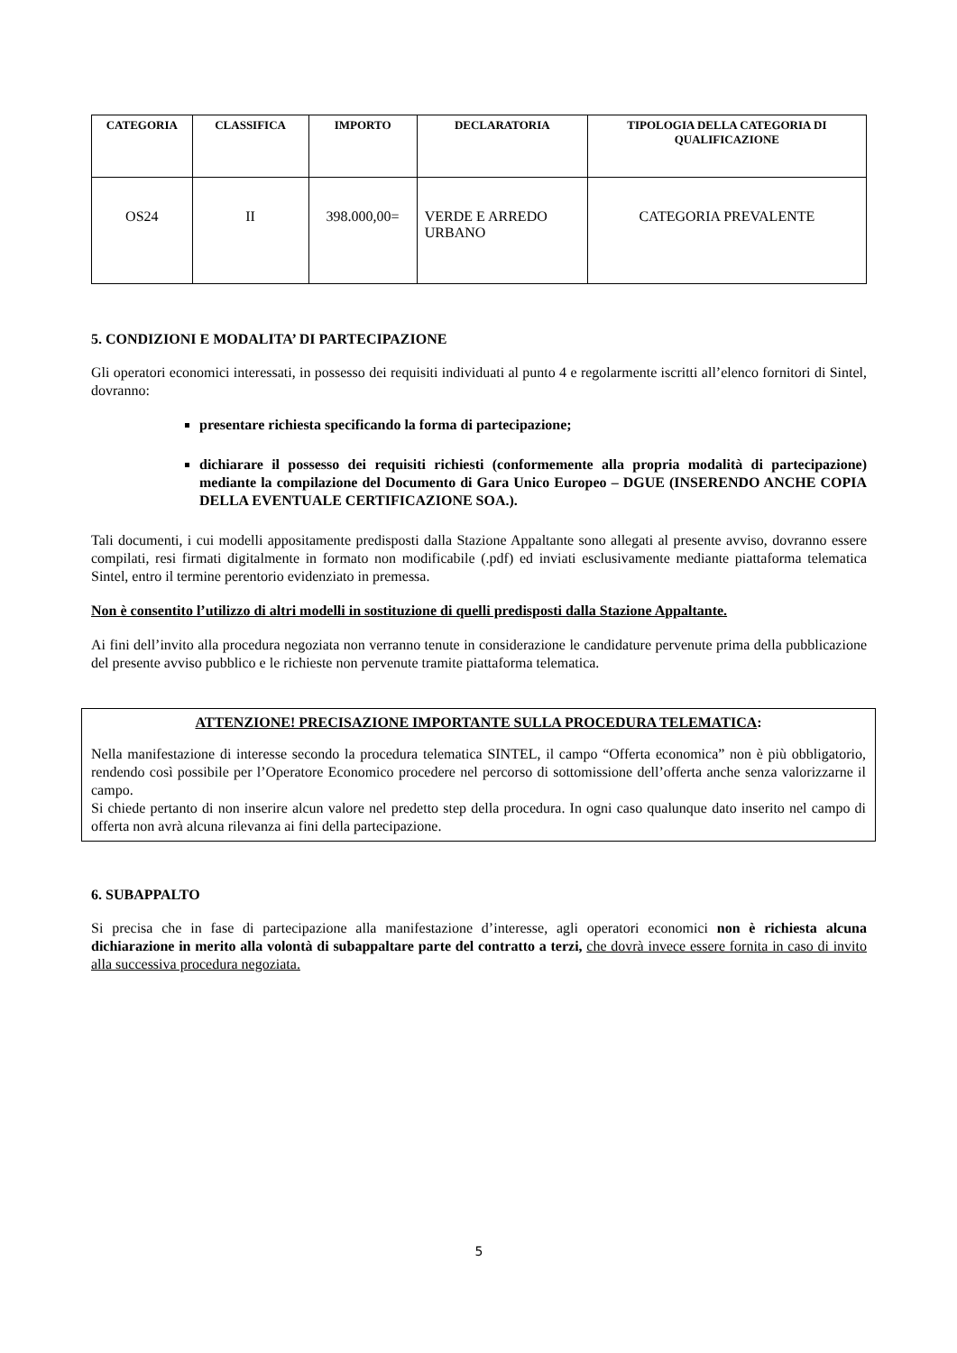| CATEGORIA | CLASSIFICA | IMPORTO | DECLARATORIA | TIPOLOGIA DELLA CATEGORIA DI QUALIFICAZIONE |
| --- | --- | --- | --- | --- |
| OS24 | II | 398.000,00= | VERDE E ARREDO URBANO | CATEGORIA PREVALENTE |
5. CONDIZIONI E MODALITA’ DI PARTECIPAZIONE
Gli operatori economici interessati, in possesso dei requisiti individuati al punto 4 e regolarmente iscritti all’elenco fornitori di Sintel, dovranno:
presentare richiesta specificando la forma di partecipazione;
dichiarare il possesso dei requisiti richiesti (conformemente alla propria modalità di partecipazione) mediante la compilazione del Documento di Gara Unico Europeo – DGUE (INSERENDO ANCHE COPIA DELLA EVENTUALE CERTIFICAZIONE SOA.).
Tali documenti, i cui modelli appositamente predisposti dalla Stazione Appaltante sono allegati al presente avviso, dovranno essere compilati, resi firmati digitalmente in formato non modificabile (.pdf) ed inviati esclusivamente mediante piattaforma telematica Sintel, entro il termine perentorio evidenziato in premessa.
Non è consentito l’utilizzo di altri modelli in sostituzione di quelli predisposti dalla Stazione Appaltante.
Ai fini dell’invito alla procedura negoziata non verranno tenute in considerazione le candidature pervenute prima della pubblicazione del presente avviso pubblico e le richieste non pervenute tramite piattaforma telematica.
ATTENZIONE! PRECISAZIONE IMPORTANTE SULLA PROCEDURA TELEMATICA:
Nella manifestazione di interesse secondo la procedura telematica SINTEL, il campo “Offerta economica” non è più obbligatorio, rendendo così possibile per l’Operatore Economico procedere nel percorso di sottomissione dell’offerta anche senza valorizzarne il campo.
Si chiede pertanto di non inserire alcun valore nel predetto step della procedura. In ogni caso qualunque dato inserito nel campo di offerta non avrà alcuna rilevanza ai fini della partecipazione.
6. SUBAPPALTO
Si precisa che in fase di partecipazione alla manifestazione d’interesse, agli operatori economici non è richiesta alcuna dichiarazione in merito alla volontà di subappaltare parte del contratto a terzi, che dovrà invece essere fornita in caso di invito alla successiva procedura negoziata.
5